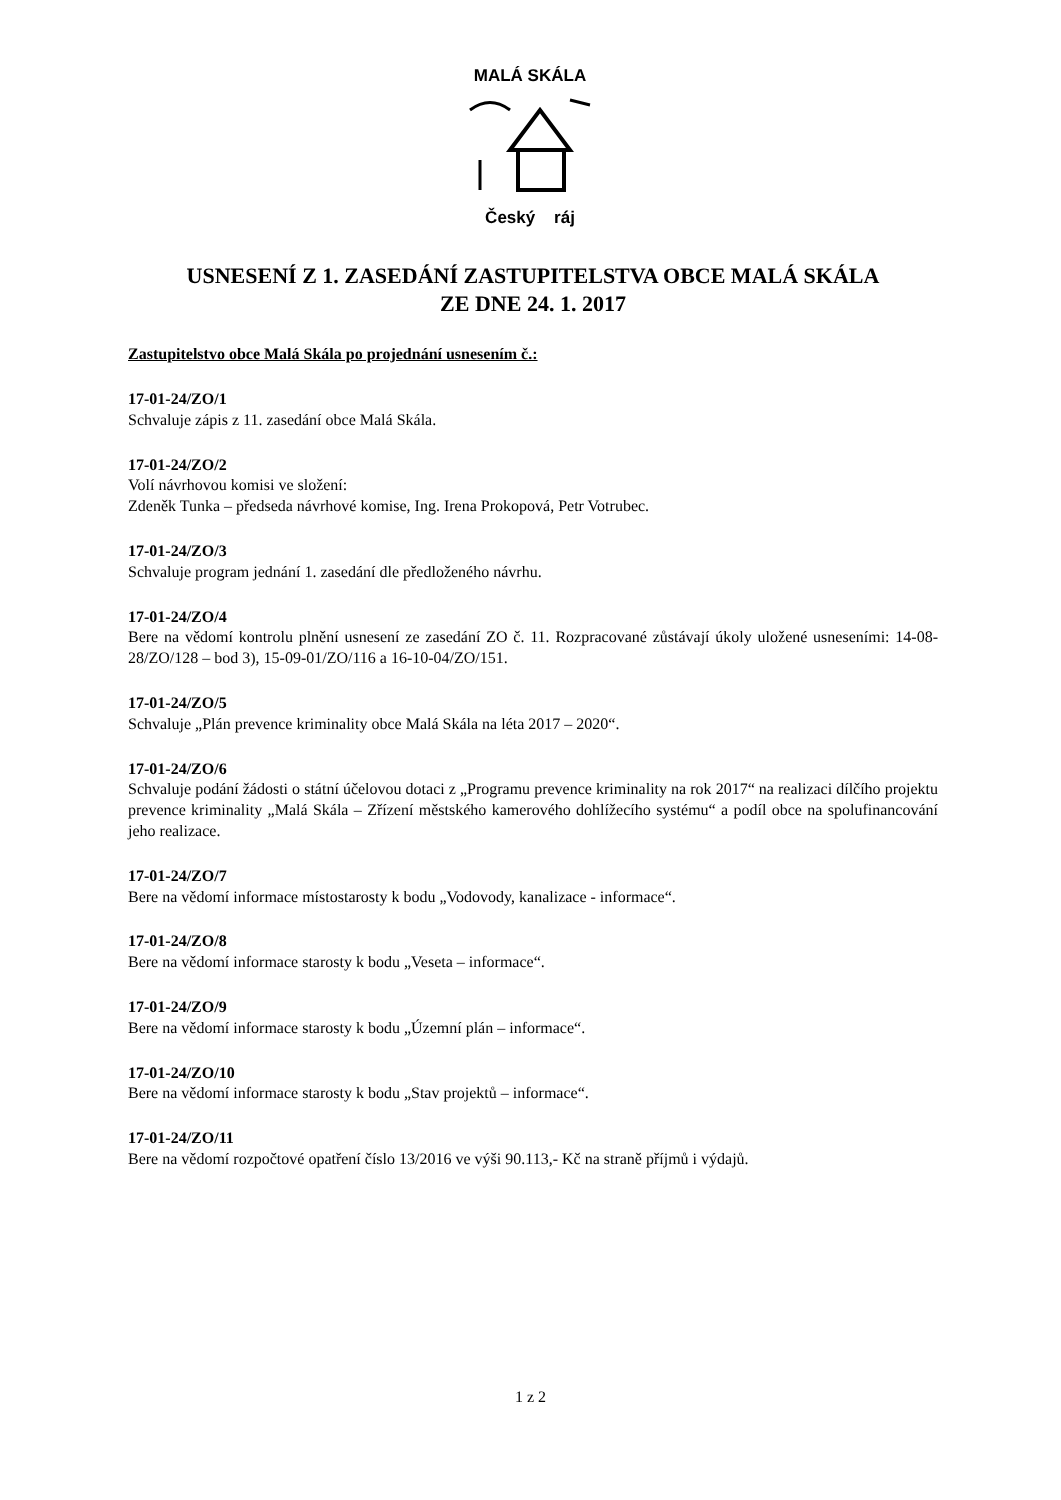MALÁ SKÁLA
Český ráj
USNESENÍ Z 1. ZASEDÁNÍ ZASTUPITELSTVA OBCE MALÁ SKÁLA
ZE DNE 24. 1. 2017
Zastupitelstvo obce Malá Skála po projednání usnesením č.:
17-01-24/ZO/1
Schvaluje zápis z 11. zasedání obce Malá Skála.
17-01-24/ZO/2
Volí návrhovou komisi ve složení:
Zdeněk Tunka – předseda návrhové komise, Ing. Irena Prokopová, Petr Votrubec.
17-01-24/ZO/3
Schvaluje program jednání 1. zasedání dle předloženého návrhu.
17-01-24/ZO/4
Bere na vědomí kontrolu plnění usnesení ze zasedání ZO č. 11. Rozpracované zůstávají úkoly uložené usneseními: 14-08-28/ZO/128 – bod 3), 15-09-01/ZO/116 a 16-10-04/ZO/151.
17-01-24/ZO/5
Schvaluje „Plán prevence kriminality obce Malá Skála na léta 2017 – 2020“.
17-01-24/ZO/6
Schvaluje podání žádosti o státní účelovou dotaci z „Programu prevence kriminality na rok 2017“ na realizaci dílčího projektu prevence kriminality „Malá Skála – Zřízení městského kamerového dohlížecího systému“ a podíl obce na spolufinancování jeho realizace.
17-01-24/ZO/7
Bere na vědomí informace místostarosty k bodu „Vodovody, kanalizace - informace“.
17-01-24/ZO/8
Bere na vědomí informace starosty k bodu „Veseta – informace“.
17-01-24/ZO/9
Bere na vědomí informace starosty k bodu „Územní plán – informace“.
17-01-24/ZO/10
Bere na vědomí informace starosty k bodu „Stav projektů – informace“.
17-01-24/ZO/11
Bere na vědomí rozpočtové opatření číslo 13/2016 ve výši 90.113,- Kč na straně příjmů i výdajů.
1 z 2